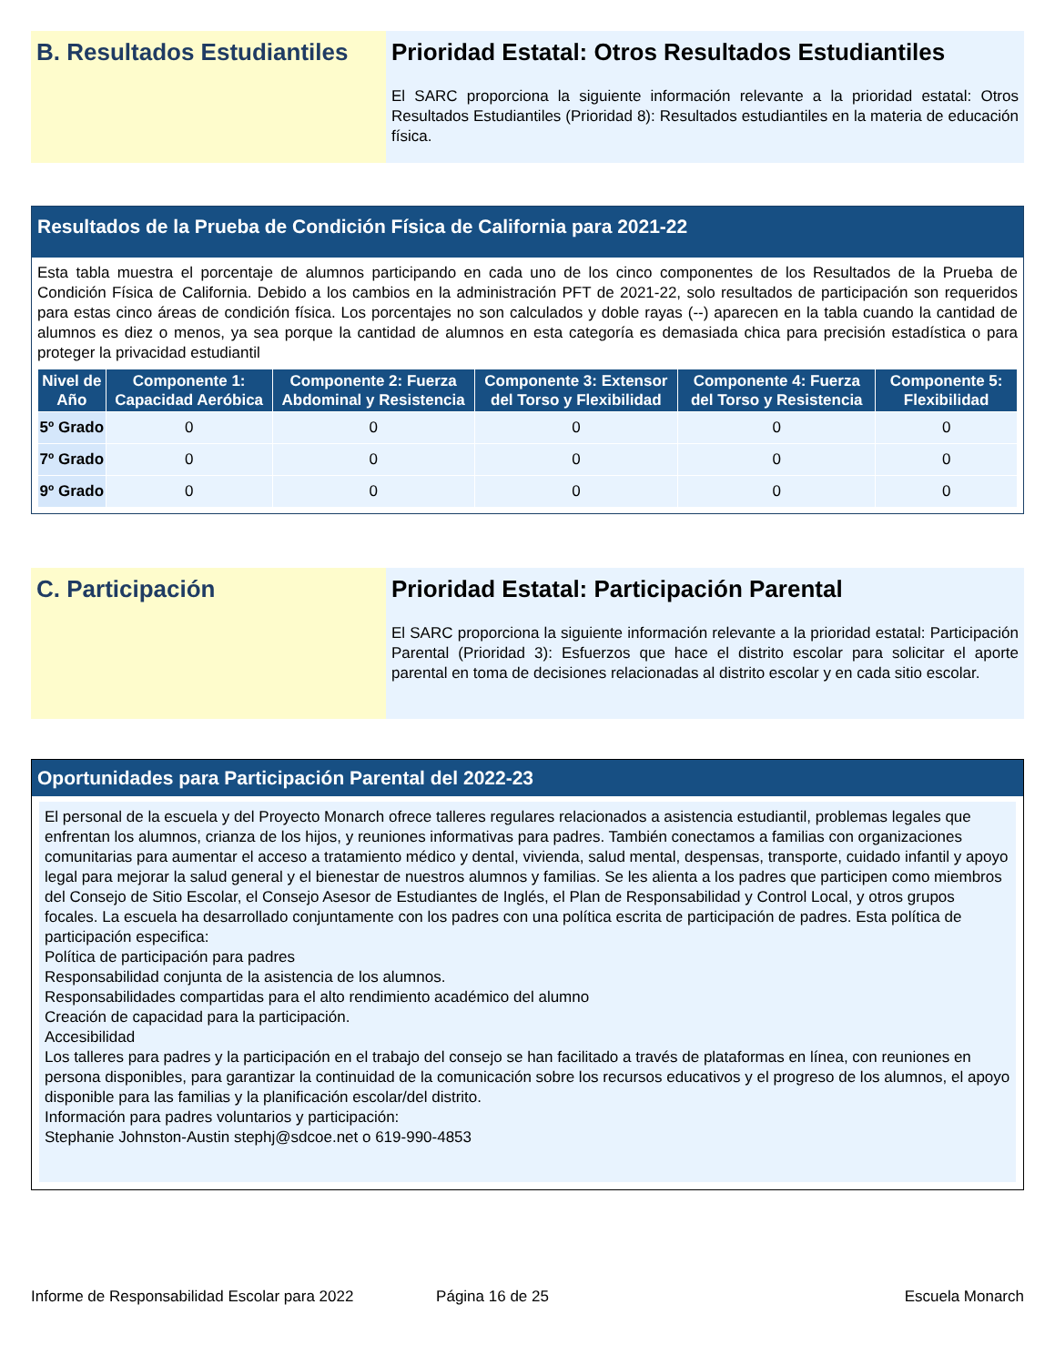B. Resultados Estudiantiles
Prioridad Estatal: Otros Resultados Estudiantiles
El SARC proporciona la siguiente información relevante a la prioridad estatal: Otros Resultados Estudiantiles (Prioridad 8): Resultados estudiantiles en la materia de educación física.
Resultados de la Prueba de Condición Física de California para 2021-22
Esta tabla muestra el porcentaje de alumnos participando en cada uno de los cinco componentes de los Resultados de la Prueba de Condición Física de California. Debido a los cambios en la administración PFT de 2021-22, solo resultados de participación son requeridos para estas cinco áreas de condición física. Los porcentajes no son calculados y doble rayas (--) aparecen en la tabla cuando la cantidad de alumnos es diez o menos, ya sea porque la cantidad de alumnos en esta categoría es demasiada chica para precisión estadística o para proteger la privacidad estudiantil
| Nivel de Año | Componente 1: Capacidad Aeróbica | Componente 2: Fuerza Abdominal y Resistencia | Componente 3: Extensor del Torso y Flexibilidad | Componente 4: Fuerza del Torso y Resistencia | Componente 5: Flexibilidad |
| --- | --- | --- | --- | --- | --- |
| 5º Grado | 0 | 0 | 0 | 0 | 0 |
| 7º Grado | 0 | 0 | 0 | 0 | 0 |
| 9º Grado | 0 | 0 | 0 | 0 | 0 |
C. Participación Prioridad Estatal: Participación Parental
El SARC proporciona la siguiente información relevante a la prioridad estatal: Participación Parental (Prioridad 3): Esfuerzos que hace el distrito escolar para solicitar el aporte parental en toma de decisiones relacionadas al distrito escolar y en cada sitio escolar.
Oportunidades para Participación Parental del 2022-23
El personal de la escuela y del Proyecto Monarch ofrece talleres regulares relacionados a asistencia estudiantil, problemas legales que enfrentan los alumnos, crianza de los hijos, y reuniones informativas para padres. También conectamos a familias con organizaciones comunitarias para aumentar el acceso a tratamiento médico y dental, vivienda, salud mental, despensas, transporte, cuidado infantil y apoyo legal para mejorar la salud general y el bienestar de nuestros alumnos y familias. Se les alienta a los padres que participen como miembros del Consejo de Sitio Escolar, el Consejo Asesor de Estudiantes de Inglés, el Plan de Responsabilidad y Control Local, y otros grupos focales. La escuela ha desarrollado conjuntamente con los padres con una política escrita de participación de padres. Esta política de participación especifica:
Política de participación para padres
Responsabilidad conjunta de la asistencia de los alumnos.
Responsabilidades compartidas para el alto rendimiento académico del alumno
Creación de capacidad para la participación.
Accesibilidad
Los talleres para padres y la participación en el trabajo del consejo se han facilitado a través de plataformas en línea, con reuniones en persona disponibles, para garantizar la continuidad de la comunicación sobre los recursos educativos y el progreso de los alumnos, el apoyo disponible para las familias y la planificación escolar/del distrito.
Información para padres voluntarios y participación:
Stephanie Johnston-Austin stephj@sdcoe.net o 619-990-4853
Informe de Responsabilidad Escolar para 2022 Página 16 de 25 Escuela Monarch